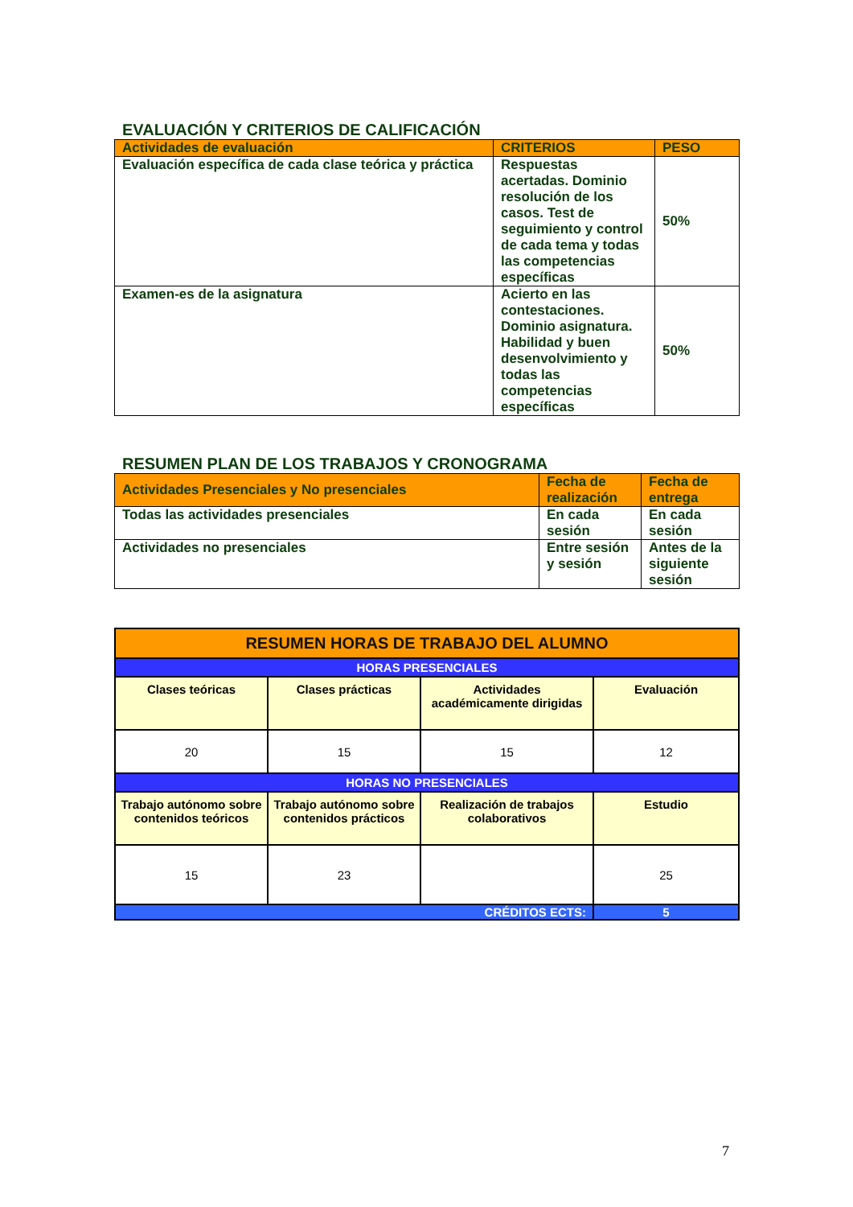EVALUACIÓN Y CRITERIOS DE CALIFICACIÓN
| Actividades de evaluación | CRITERIOS | PESO |
| --- | --- | --- |
| Evaluación específica de cada clase teórica y práctica | Respuestas acertadas. Dominio resolución de los casos. Test de seguimiento y control de cada tema y todas las competencias específicas | 50% |
| Examen-es de la asignatura | Acierto en las contestaciones. Dominio asignatura. Habilidad y buen desenvolvimiento y todas las competencias específicas | 50% |
RESUMEN PLAN DE LOS TRABAJOS Y CRONOGRAMA
| Actividades Presenciales y No presenciales | Fecha de realización | Fecha de entrega |
| --- | --- | --- |
| Todas las actividades presenciales | En cada sesión | En cada sesión |
| Actividades no presenciales | Entre sesión y sesión | Antes de la siguiente sesión |
| RESUMEN HORAS DE TRABAJO DEL ALUMNO | | | |
| HORAS PRESENCIALES | | | |
| Clases teóricas | Clases prácticas | Actividades académicamente dirigidas | Evaluación |
| 20 | 15 | 15 | 12 |
| HORAS NO PRESENCIALES | | | |
| Trabajo autónomo sobre contenidos teóricos | Trabajo autónomo sobre contenidos prácticos | Realización de trabajos colaborativos | Estudio |
| 15 | 23 | | 25 |
| CRÉDITOS ECTS: | | | 5 |
7